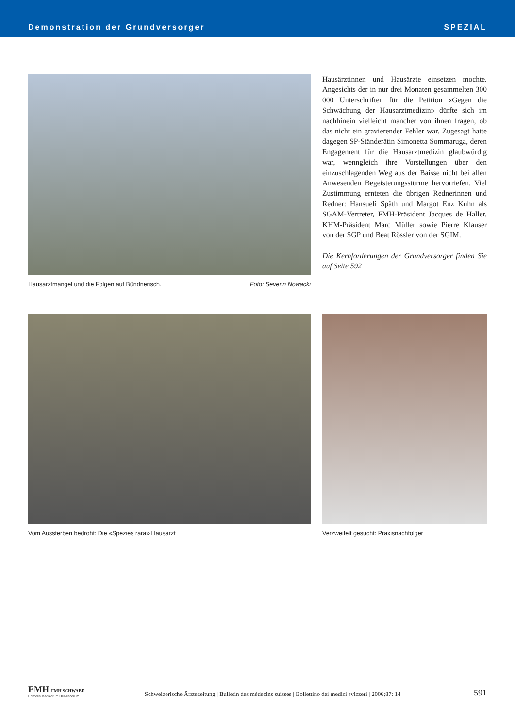Demonstration der Grundversorger SPEZIAL
Hausarztmangel und die Folgen auf Bündnerisch. Foto: Severin Nowacki
Hausärztinnen und Hausärzte einsetzen mochte. Angesichts der in nur drei Monaten gesammelten 300 000 Unterschriften für die Petition «Gegen die Schwächung der Hausarztmedizin» dürfte sich im nachhinein vielleicht mancher von ihnen fragen, ob das nicht ein gravierender Fehler war. Zugesagt hatte dagegen SP-Ständerätin Simonetta Sommaruga, deren Engagement für die Hausarztmedizin glaubwürdig war, wenngleich ihre Vorstellungen über den einzuschlagenden Weg aus der Baisse nicht bei allen Anwesenden Begeisterungsstürme hervorriefen. Viel Zustimmung ernteten die übrigen Rednerinnen und Redner: Hansueli Späth und Margot Enz Kuhn als SGAM-Vertreter, FMH-Präsident Jacques de Haller, KHM-Präsident Marc Müller sowie Pierre Klauser von der SGP und Beat Rössler von der SGIM.
Die Kernforderungen der Grundversorger finden Sie auf Seite 592
Vom Aussterben bedroht: Die «Spezies rara» Hausarzt Verzweifelt gesucht: Praxisnachfolger
EMH FMH SCHWABE
Editores Medicorum Helveticorum
Schweizerische Ärztezeitung | Bulletin des médecins suisses | Bollettino dei medici svizzeri | 2006;87: 14
591